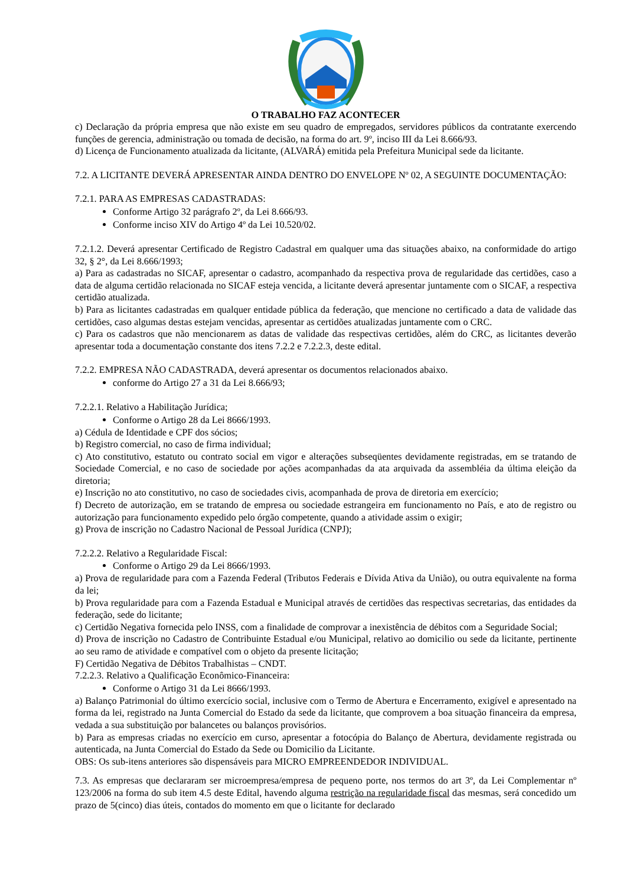O TRABALHO FAZ ACONTECER
c) Declaração da própria empresa que não existe em seu quadro de empregados, servidores públicos da contratante exercendo funções de gerencia, administração ou tomada de decisão, na forma do art. 9º, inciso III da Lei 8.666/93.
d) Licença de Funcionamento atualizada da licitante, (ALVARÁ) emitida pela Prefeitura Municipal sede da licitante.
7.2. A LICITANTE DEVERÁ APRESENTAR AINDA DENTRO DO ENVELOPE Nº 02, A SEGUINTE DOCUMENTAÇÃO:
7.2.1. PARA AS EMPRESAS CADASTRADAS:
Conforme Artigo 32 parágrafo 2º, da Lei 8.666/93.
Conforme inciso XIV do Artigo 4º da Lei 10.520/02.
7.2.1.2. Deverá apresentar Certificado de Registro Cadastral em qualquer uma das situações abaixo, na conformidade do artigo 32, § 2°, da Lei 8.666/1993;
a) Para as cadastradas no SICAF, apresentar o cadastro, acompanhado da respectiva prova de regularidade das certidões, caso a data de alguma certidão relacionada no SICAF esteja vencida, a licitante deverá apresentar juntamente com o SICAF, a respectiva certidão atualizada.
b) Para as licitantes cadastradas em qualquer entidade pública da federação, que mencione no certificado a data de validade das certidões, caso algumas destas estejam vencidas, apresentar as certidões atualizadas juntamente com o CRC.
c) Para os cadastros que não mencionarem as datas de validade das respectivas certidões, além do CRC, as licitantes deverão apresentar toda a documentação constante dos itens 7.2.2 e 7.2.2.3, deste edital.
7.2.2. EMPRESA NÃO CADASTRADA, deverá apresentar os documentos relacionados abaixo.
conforme do Artigo 27 a 31 da Lei 8.666/93;
7.2.2.1. Relativo a Habilitação Jurídica;
Conforme o Artigo 28 da Lei 8666/1993.
a) Cédula de Identidade e CPF dos sócios;
b) Registro comercial, no caso de firma individual;
c) Ato constitutivo, estatuto ou contrato social em vigor e alterações subseqüentes devidamente registradas, em se tratando de Sociedade Comercial, e no caso de sociedade por ações acompanhadas da ata arquivada da assembléia da última eleição da diretoria;
e) Inscrição no ato constitutivo, no caso de sociedades civis, acompanhada de prova de diretoria em exercício;
f) Decreto de autorização, em se tratando de empresa ou sociedade estrangeira em funcionamento no País, e ato de registro ou autorização para funcionamento expedido pelo órgão competente, quando a atividade assim o exigir;
g) Prova de inscrição no Cadastro Nacional de Pessoal Jurídica (CNPJ);
7.2.2.2. Relativo a Regularidade Fiscal:
Conforme o Artigo 29 da Lei 8666/1993.
a) Prova de regularidade para com a Fazenda Federal (Tributos Federais e Dívida Ativa da União), ou outra equivalente na forma da lei;
b) Prova regularidade para com a Fazenda Estadual e Municipal através de certidões das respectivas secretarias, das entidades da federação, sede do licitante;
c) Certidão Negativa fornecida pelo INSS, com a finalidade de comprovar a inexistência de débitos com a Seguridade Social;
d) Prova de inscrição no Cadastro de Contribuinte Estadual e/ou Municipal, relativo ao domicilio ou sede da licitante, pertinente ao seu ramo de atividade e compatível com o objeto da presente licitação;
F) Certidão Negativa de Débitos Trabalhistas – CNDT.
7.2.2.3. Relativo a Qualificação Econômico-Financeira:
Conforme o Artigo 31 da Lei 8666/1993.
a) Balanço Patrimonial do último exercício social, inclusive com o Termo de Abertura e Encerramento, exigível e apresentado na forma da lei, registrado na Junta Comercial do Estado da sede da licitante, que comprovem a boa situação financeira da empresa, vedada a sua substituição por balancetes ou balanços provisórios.
b) Para as empresas criadas no exercício em curso, apresentar a fotocópia do Balanço de Abertura, devidamente registrada ou autenticada, na Junta Comercial do Estado da Sede ou Domicilio da Licitante.
OBS: Os sub-itens anteriores são dispensáveis para MICRO EMPREENDEDOR INDIVIDUAL.
7.3. As empresas que declararam ser microempresa/empresa de pequeno porte, nos termos do art 3º, da Lei Complementar nº 123/2006 na forma do sub item 4.5 deste Edital, havendo alguma restrição na regularidade fiscal das mesmas, será concedido um prazo de 5(cinco) dias úteis, contados do momento em que o licitante for declarado